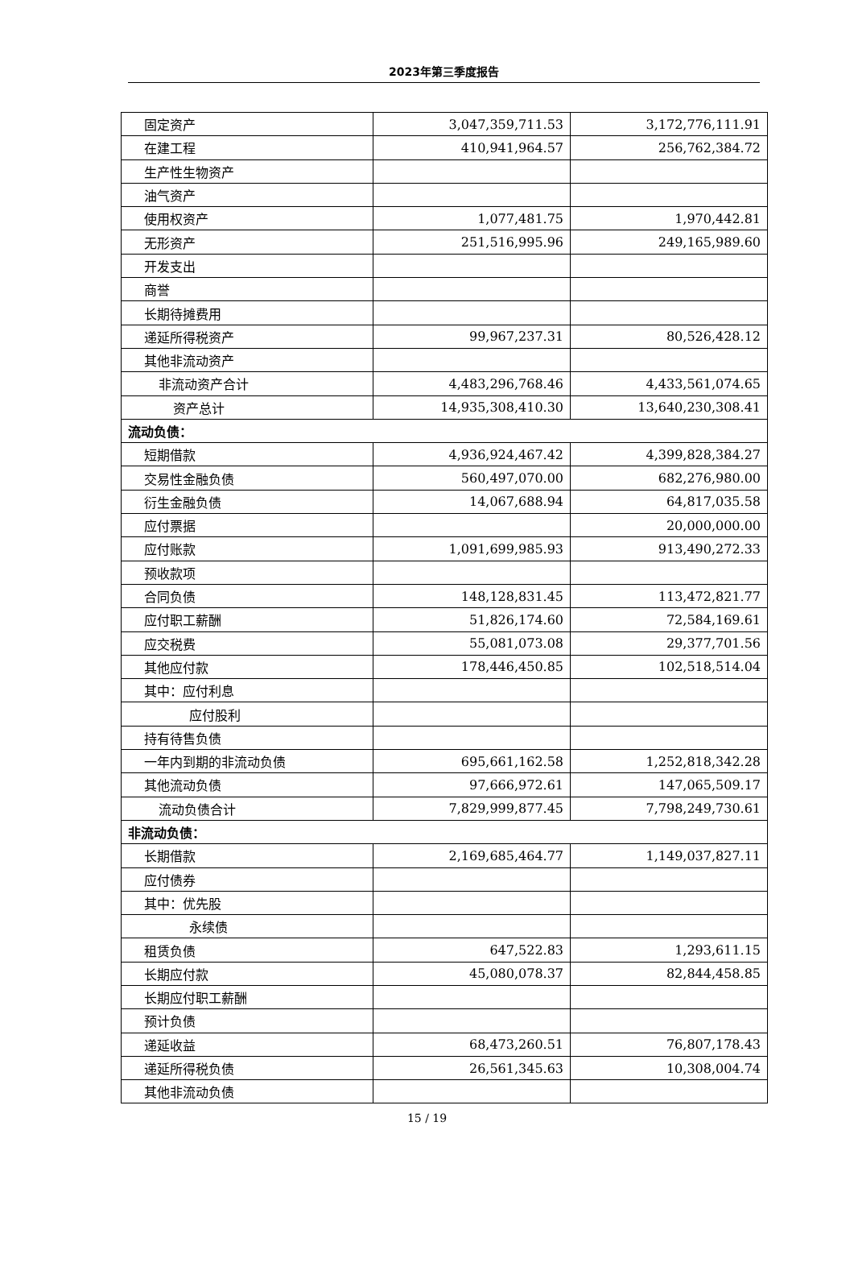2023年第三季度报告
| 固定资产 | 3,047,359,711.53 | 3,172,776,111.91 |
| 在建工程 | 410,941,964.57 | 256,762,384.72 |
| 生产性生物资产 | | |
| 油气资产 | | |
| 使用权资产 | 1,077,481.75 | 1,970,442.81 |
| 无形资产 | 251,516,995.96 | 249,165,989.60 |
| 开发支出 | | |
| 商誉 | | |
| 长期待摊费用 | | |
| 递延所得税资产 | 99,967,237.31 | 80,526,428.12 |
| 其他非流动资产 | | |
| 非流动资产合计 | 4,483,296,768.46 | 4,433,561,074.65 |
| 资产总计 | 14,935,308,410.30 | 13,640,230,308.41 |
| 流动负债： | | |
| 短期借款 | 4,936,924,467.42 | 4,399,828,384.27 |
| 交易性金融负债 | 560,497,070.00 | 682,276,980.00 |
| 衍生金融负债 | 14,067,688.94 | 64,817,035.58 |
| 应付票据 | | 20,000,000.00 |
| 应付账款 | 1,091,699,985.93 | 913,490,272.33 |
| 预收款项 | | |
| 合同负债 | 148,128,831.45 | 113,472,821.77 |
| 应付职工薪酬 | 51,826,174.60 | 72,584,169.61 |
| 应交税费 | 55,081,073.08 | 29,377,701.56 |
| 其他应付款 | 178,446,450.85 | 102,518,514.04 |
| 其中：应付利息 | | |
| 应付股利 | | |
| 持有待售负债 | | |
| 一年内到期的非流动负债 | 695,661,162.58 | 1,252,818,342.28 |
| 其他流动负债 | 97,666,972.61 | 147,065,509.17 |
| 流动负债合计 | 7,829,999,877.45 | 7,798,249,730.61 |
| 非流动负债： | | |
| 长期借款 | 2,169,685,464.77 | 1,149,037,827.11 |
| 应付债券 | | |
| 其中：优先股 | | |
| 永续债 | | |
| 租赁负债 | 647,522.83 | 1,293,611.15 |
| 长期应付款 | 45,080,078.37 | 82,844,458.85 |
| 长期应付职工薪酬 | | |
| 预计负债 | | |
| 递延收益 | 68,473,260.51 | 76,807,178.43 |
| 递延所得税负债 | 26,561,345.63 | 10,308,004.74 |
| 其他非流动负债 | | |
15 / 19